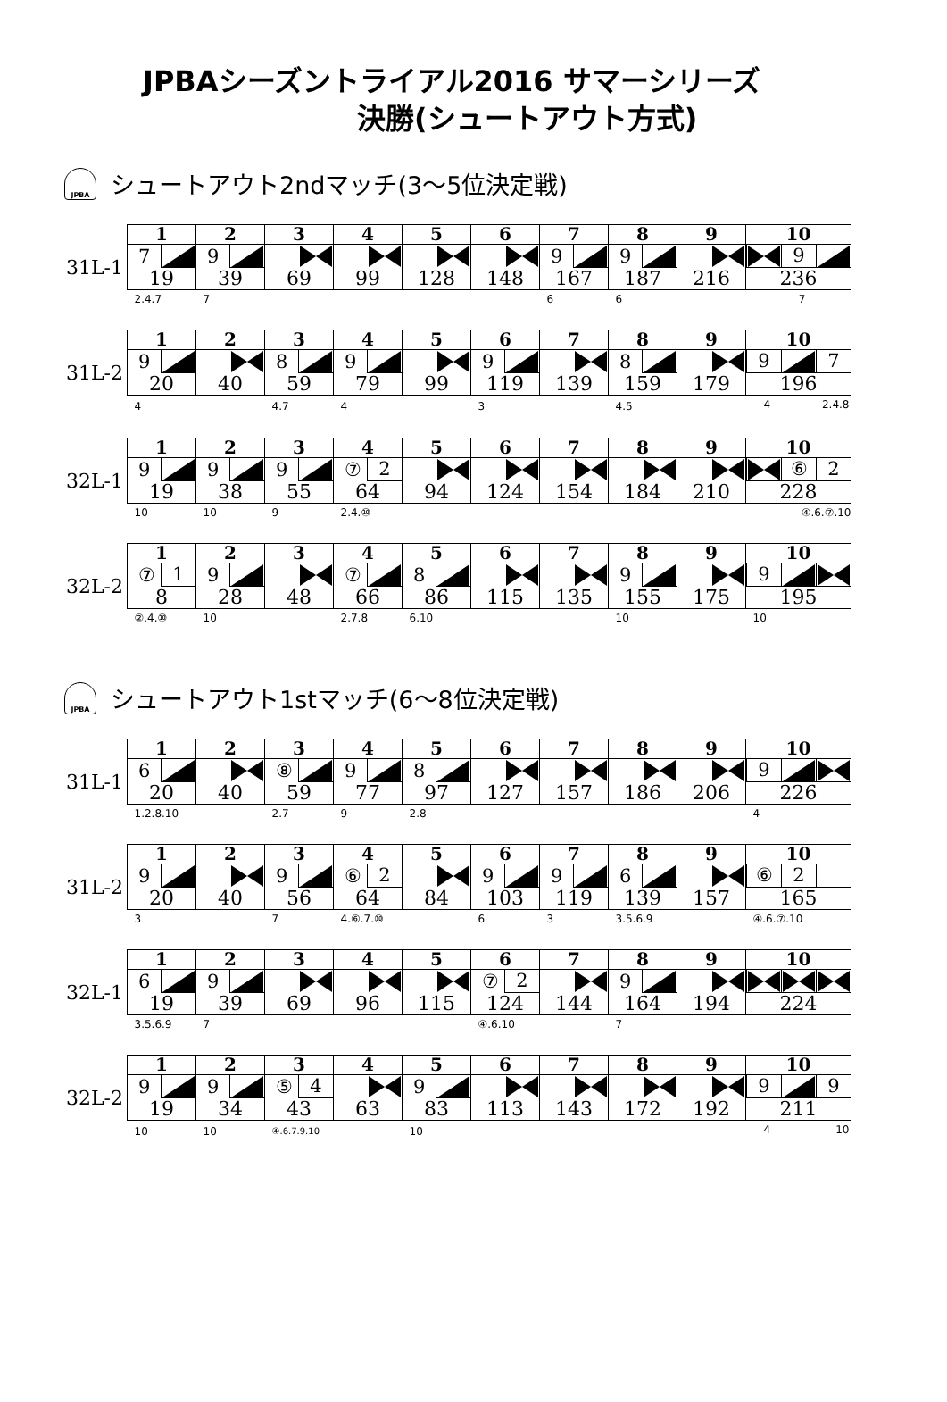JPBAシーズントライアル2016 サマーシリーズ
決勝(シュートアウト方式)
JPBA シュートアウト2ndマッチ(3～5位決定戦)
| | 1 | 2 | 3 | 4 | 5 | 6 | 7 | 8 | 9 | 10 |
| 31L-1 | 7 19 | 9 39 | 69 | 99 | 128 | 148 | 9 167 | 9 187 | 216 | 9 236 |
| | 2.4.7 | 7 | | | | | 6 | 6 | | 7 |
| | 1 | 2 | 3 | 4 | 5 | 6 | 7 | 8 | 9 | 10 |
| 31L-2 | 9 20 | 40 | 8 59 | 9 79 | 99 | 9 119 | 139 | 8 159 | 179 | 9 7 196 |
| | 4 | | 4.7 | 4 | | 3 | | 4.5 | | 4 2.4.8 |
| | 1 | 2 | 3 | 4 | 5 | 6 | 7 | 8 | 9 | 10 |
| 32L-1 | 9 19 | 9 38 | 9 55 | ⑦ 2 64 | 94 | 124 | 154 | 184 | 210 | ⑥ 2 228 |
| | 10 | 10 | 9 | 2.4.⑩ | | | | | | ④.6.⑦.10 |
| | 1 | 2 | 3 | 4 | 5 | 6 | 7 | 8 | 9 | 10 |
| 32L-2 | ⑦ 1 8 | 9 28 | 48 | ⑦ 66 | 8 86 | 115 | 135 | 9 155 | 175 | 9 195 |
| | ②.4.⑩ | 10 | | 2.7.8 | 6.10 | | | 10 | | 10 |
JPBA シュートアウト1stマッチ(6～8位決定戦)
| | 1 | 2 | 3 | 4 | 5 | 6 | 7 | 8 | 9 | 10 |
| 31L-1 | 6 20 | 40 | ⑧ 59 | 9 77 | 8 97 | 127 | 157 | 186 | 206 | 9 226 |
| | 1.2.8.10 | | 2.7 | 9 | 2.8 | | | | | 4 |
| | 1 | 2 | 3 | 4 | 5 | 6 | 7 | 8 | 9 | 10 |
| 31L-2 | 9 20 | 40 | 9 56 | ⑥ 2 64 | 84 | 9 103 | 9 119 | 6 139 | 157 | ⑥ 2 165 |
| | 3 | | 7 | 4.⑥.7.⑩ | | 6 | 3 | 3.5.6.9 | | ④.6.⑦.10 |
| | 1 | 2 | 3 | 4 | 5 | 6 | 7 | 8 | 9 | 10 |
| 32L-1 | 6 19 | 9 39 | 69 | 96 | 115 | ⑦ 2 124 | 144 | 9 164 | 194 | 224 |
| | 3.5.6.9 | 7 | | | | ④.6.10 | | 7 | | |
| | 1 | 2 | 3 | 4 | 5 | 6 | 7 | 8 | 9 | 10 |
| 32L-2 | 9 19 | 9 34 | ⑤ 4 43 | 63 | 9 83 | 113 | 143 | 172 | 192 | 9 9 211 |
| | 10 | 10 | ④.6.7.9.10 | | 10 | | | | | 4 10 |